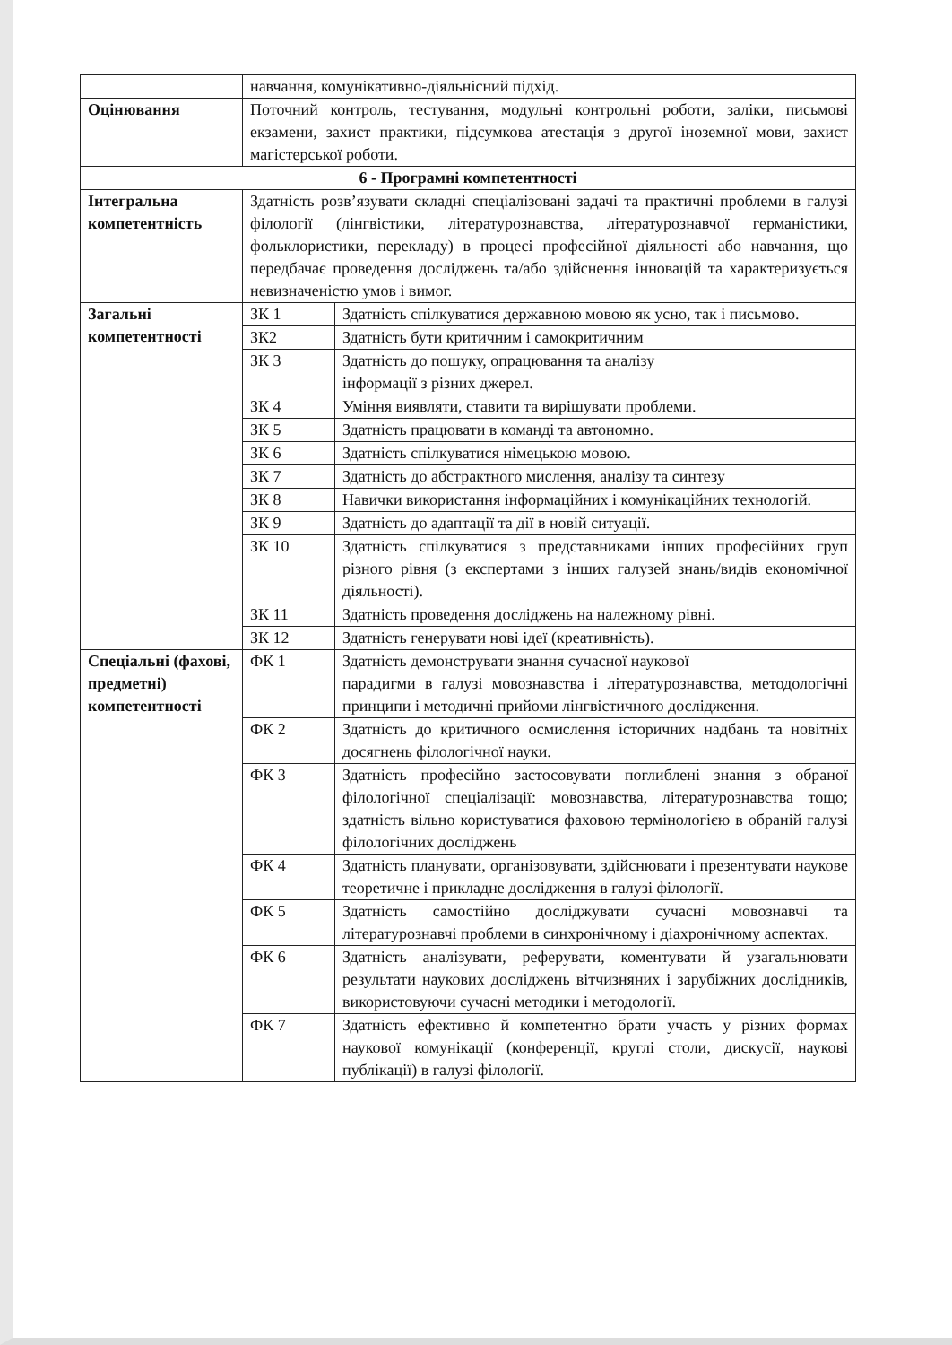| | навчання, комунікативно-діяльнісний підхід. | |
| Оцінювання | Поточний контроль, тестування, модульні контрольні роботи, заліки, письмові екзамени, захист практики, підсумкова атестація з другої іноземної мови, захист магістерської роботи. | |
| 6 - Програмні компетентності | | |
| Інтегральна компетентність | Здатність розв’язувати складні спеціалізовані задачі та практичні проблеми в галузі філології (лінгвістики, літературознавства, літературознавчої германістики, фольклористики, перекладу) в процесі професійної діяльності або навчання, що передбачає проведення досліджень та/або здійснення інновацій та характеризується невизначеністю умов і вимог. | |
| Загальні компетентності | ЗК 1 | Здатність спілкуватися державною мовою як усно, так і письмово. |
| | ЗК2 | Здатність бути критичним і самокритичним |
| | ЗК 3 | Здатність до пошуку, опрацювання та аналізу інформації з різних джерел. |
| | ЗК 4 | Уміння виявляти, ставити та вирішувати проблеми. |
| | ЗК 5 | Здатність працювати в команді та автономно. |
| | ЗК 6 | Здатність спілкуватися німецькою мовою. |
| | ЗК 7 | Здатність до абстрактного мислення, аналізу та синтезу |
| | ЗК 8 | Навички використання інформаційних і комунікаційних технологій. |
| | ЗК 9 | Здатність до адаптації та дії в новій ситуації. |
| | ЗК 10 | Здатність спілкуватися з представниками інших професійних груп різного рівня (з експертами з інших галузей знань/видів економічної діяльності). |
| | ЗК 11 | Здатність проведення досліджень на належному рівні. |
| | ЗК 12 | Здатність генерувати нові ідеї (креативність). |
| Спеціальні (фахові, предметні) компетентності | ФК 1 | Здатність демонструвати знання сучасної наукової парадигми в галузі мовознавства і літературознавства, методологічні принципи і методичні прийоми лінгвістичного дослідження. |
| | ФК 2 | Здатність до критичного осмислення історичних надбань та новітніх досягнень філологічної науки. |
| | ФК 3 | Здатність професійно застосовувати поглиблені знання з обраної філологічної спеціалізації: мовознавства, літературознавства тощо; здатність вільно користуватися фаховою термінологією в обраній галузі філологічних досліджень |
| | ФК 4 | Здатність планувати, організовувати, здійснювати і презентувати наукове теоретичне і прикладне дослідження в галузі філології. |
| | ФК 5 | Здатність самостійно досліджувати сучасні мовознавчі та літературознавчі проблеми в синхронічному і діахронічному аспектах. |
| | ФК 6 | Здатність аналізувати, реферувати, коментувати й узагальнювати результати наукових досліджень вітчизняних і зарубіжних дослідників, використовуючи сучасні методики і методології. |
| | ФК 7 | Здатність ефективно й компетентно брати участь у різних формах наукової комунікації (конференції, круглі столи, дискусії, наукові публікації) в галузі філології. |